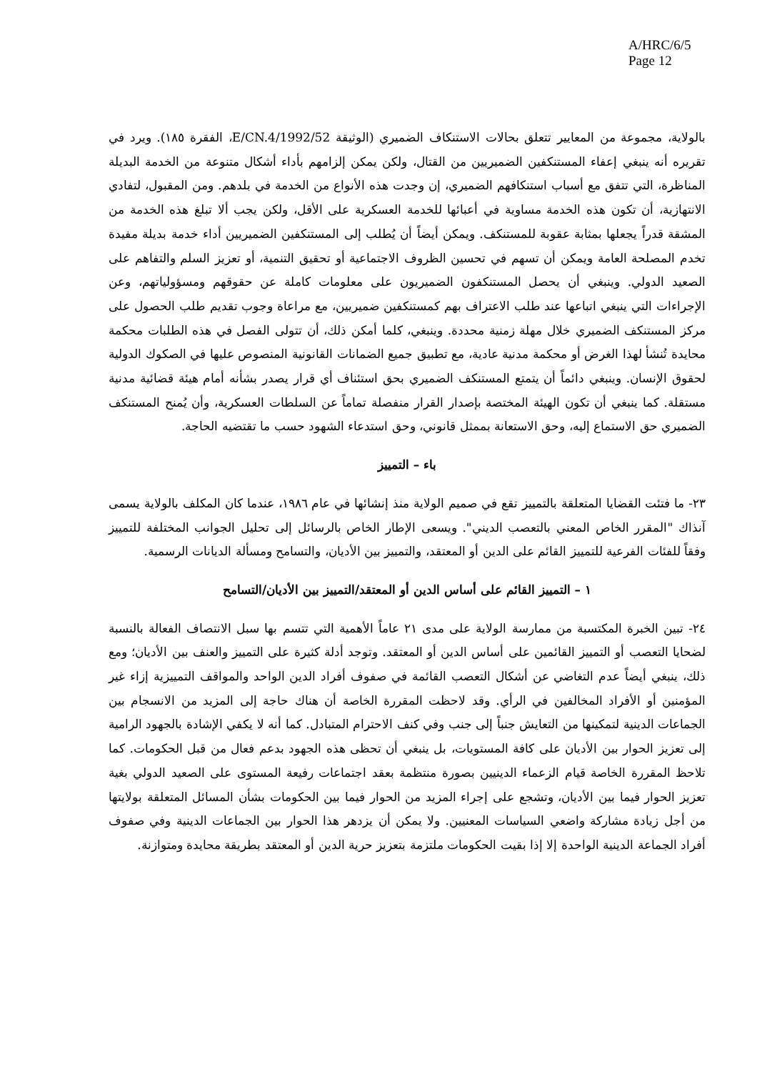A/HRC/6/5
Page 12
بالولاية، مجموعة من المعايير تتعلق بحالات الاستنكاف الضميري (الوثيقة E/CN.4/1992/52، الفقرة ١٨٥). ويرد في تقريره أنه ينبغي إعفاء المستنكفين الضميريين من القتال، ولكن يمكن إلزامهم بأداء أشكال متنوعة من الخدمة البديلة المناظرة، التي تتفق مع أسباب استنكافهم الضميري، إن وجدت هذه الأنواع من الخدمة في بلدهم. ومن المقبول، لتفادي الانتهازية، أن تكون هذه الخدمة مساوية في أعبائها للخدمة العسكرية على الأقل، ولكن يجب ألا تبلغ هذه الخدمة من المشقة قدراً يجعلها بمثابة عقوبة للمستنكف. ويمكن أيضاً أن يُطلب إلى المستنكفين الضميريين أداء خدمة بديلة مفيدة تخدم المصلحة العامة ويمكن أن تسهم في تحسين الظروف الاجتماعية أو تحقيق التنمية، أو تعزيز السلم والتفاهم على الصعيد الدولي. وينبغي أن يحصل المستنكفون الضميريون على معلومات كاملة عن حقوقهم ومسؤولياتهم، وعن الإجراءات التي ينبغي اتباعها عند طلب الاعتراف بهم كمستنكفين ضميريين، مع مراعاة وجوب تقديم طلب الحصول على مركز المستنكف الضميري خلال مهلة زمنية محددة. وينبغي، كلما أمكن ذلك، أن تتولى الفصل في هذه الطلبات محكمة محايدة تُنشأ لهذا الغرض أو محكمة مدنية عادية، مع تطبيق جميع الضمانات القانونية المنصوص عليها في الصكوك الدولية لحقوق الإنسان. وينبغي دائماً أن يتمتع المستنكف الضميري بحق استئناف أي قرار يصدر بشأنه أمام هيئة قضائية مدنية مستقلة. كما ينبغي أن تكون الهيئة المختصة بإصدار القرار منفصلة تماماً عن السلطات العسكرية، وأن يُمنح المستنكف الضميري حق الاستماع إليه، وحق الاستعانة بممثل قانوني، وحق استدعاء الشهود حسب ما تقتضيه الحاجة.
باء – التمييز
٢٣- ما فتئت القضايا المتعلقة بالتمييز تقع في صميم الولاية منذ إنشائها في عام ١٩٨٦، عندما كان المكلف بالولاية يسمى آنذاك "المقرر الخاص المعني بالتعصب الديني". ويسعى الإطار الخاص بالرسائل إلى تحليل الجوانب المختلفة للتمييز وفقاً للفئات الفرعية للتمييز القائم على الدين أو المعتقد، والتمييز بين الأديان، والتسامح ومسألة الديانات الرسمية.
١ – التمييز القائم على أساس الدين أو المعتقد/التمييز بين الأديان/التسامح
٢٤- تبين الخبرة المكتسبة من ممارسة الولاية على مدى ٢١ عاماً الأهمية التي تتسم بها سبل الانتصاف الفعالة بالنسبة لضحايا التعصب أو التمييز القائمين على أساس الدين أو المعتقد. وتوجد أدلة كثيرة على التمييز والعنف بين الأديان؛ ومع ذلك، ينبغي أيضاً عدم التغاضي عن أشكال التعصب القائمة في صفوف أفراد الدين الواحد والمواقف التمييزية إزاء غير المؤمنين أو الأفراد المخالفين في الرأي. وقد لاحظت المقررة الخاصة أن هناك حاجة إلى المزيد من الانسجام بين الجماعات الدينية لتمكينها من التعايش جنباً إلى جنب وفي كنف الاحترام المتبادل. كما أنه لا يكفي الإشادة بالجهود الرامية إلى تعزيز الحوار بين الأديان على كافة المستويات، بل ينبغي أن تحظى هذه الجهود بدعم فعال من قبل الحكومات. كما تلاحظ المقررة الخاصة قيام الزعماء الدينيين بصورة منتظمة بعقد اجتماعات رفيعة المستوى على الصعيد الدولي بغية تعزيز الحوار فيما بين الأديان، وتشجع على إجراء المزيد من الحوار فيما بين الحكومات بشأن المسائل المتعلقة بولايتها من أجل زيادة مشاركة واضعي السياسات المعنيين. ولا يمكن أن يزدهر هذا الحوار بين الجماعات الدينية وفي صفوف أفراد الجماعة الدينية الواحدة إلا إذا بقيت الحكومات ملتزمة بتعزيز حرية الدين أو المعتقد بطريقة محايدة ومتوازنة.